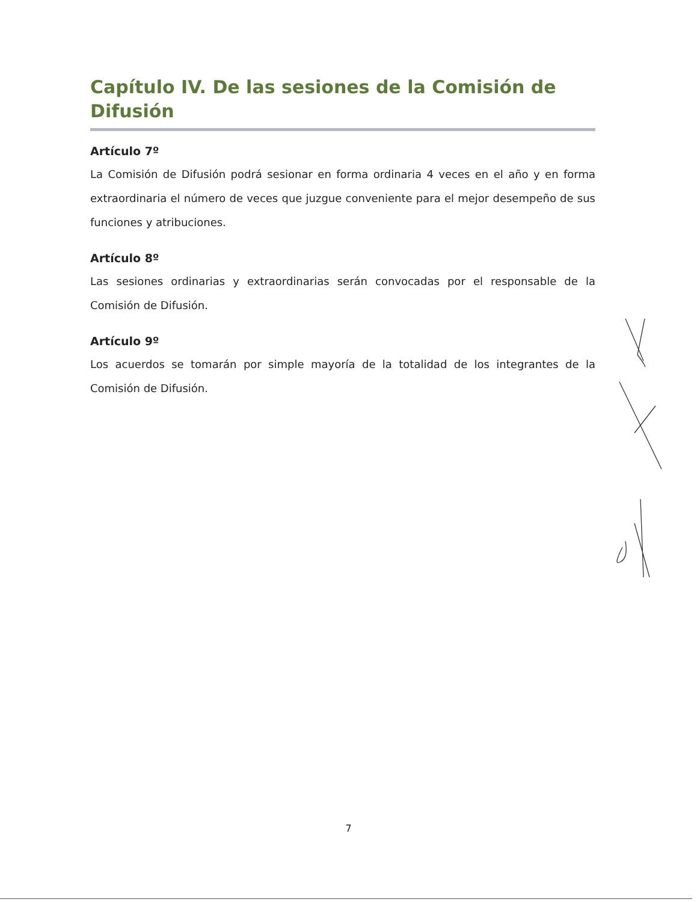Capítulo IV. De las sesiones de la Comisión de Difusión
Artículo 7º
La Comisión de Difusión podrá sesionar en forma ordinaria 4 veces en el año y en forma extraordinaria el número de veces que juzgue conveniente para el mejor desempeño de sus funciones y atribuciones.
Artículo 8º
Las sesiones ordinarias y extraordinarias serán convocadas por el responsable de la Comisión de Difusión.
Artículo 9º
Los acuerdos se tomarán por simple mayoría de la totalidad de los integrantes de la Comisión de Difusión.
7